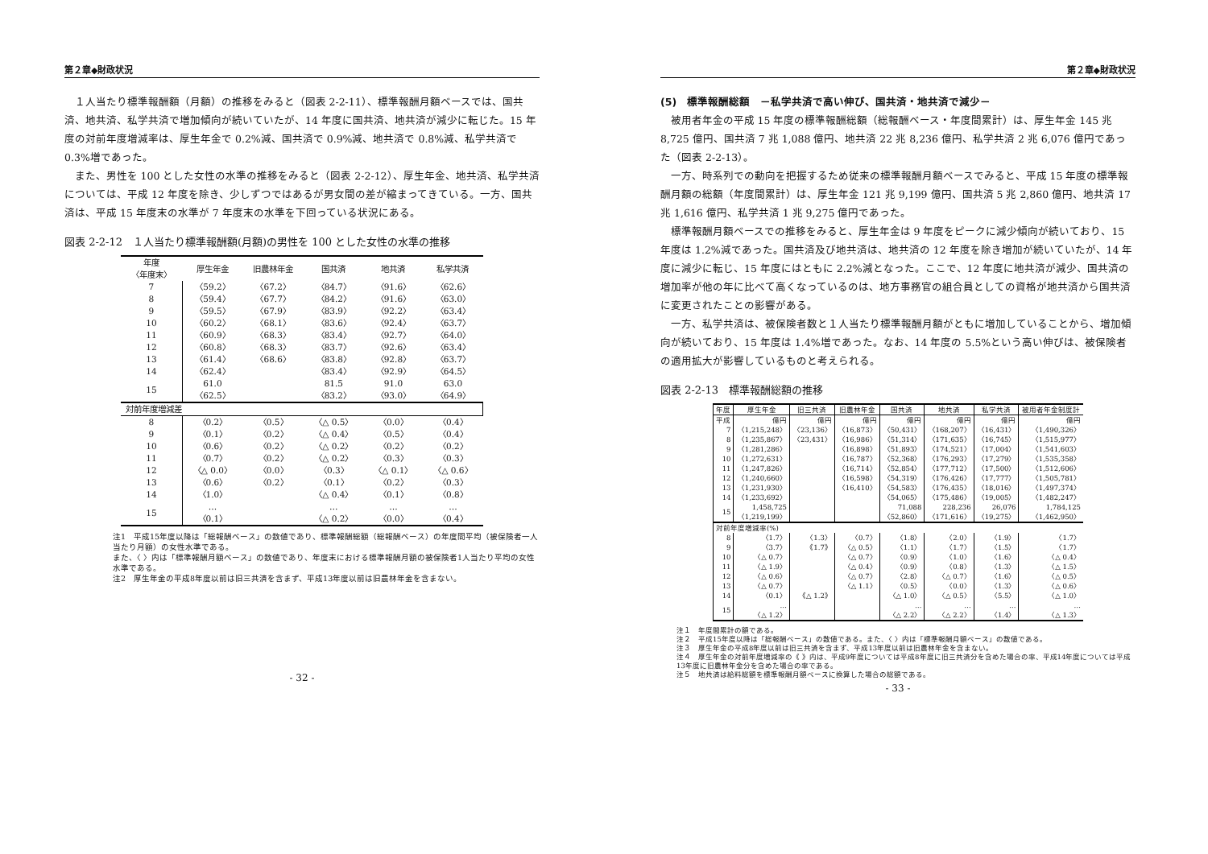第２章◆財政状況
１人当たり標準報酬額（月額）の推移をみると（図表 2-2-11）、標準報酬月額ベースでは、国共済、地共済、私学共済で増加傾向が続いていたが、14 年度に国共済、地共済が減少に転じた。15 年度の対前年度増減率は、厚生年金で 0.2%減、国共済で 0.9%減、地共済で 0.8%減、私学共済で 0.3%増であった。
また、男性を 100 とした女性の水準の推移をみると（図表 2-2-12）、厚生年金、地共済、私学共済については、平成 12 年度を除き、少しずつではあるが男女間の差が縮まってきている。一方、国共済は、平成 15 年度末の水準が 7 年度末の水準を下回っている状況にある。
図表 2-2-12　１人当たり標準報酬額(月額)の男性を 100 とした女性の水準の推移
| 年度 〈年度末〉 | 厚生年金 | 旧農林年金 | 国共済 | 地共済 | 私学共済 |
| --- | --- | --- | --- | --- | --- |
| 7 | 〈59.2〉 | 〈67.2〉 | 〈84.7〉 | 〈91.6〉 | 〈62.6〉 |
| 8 | 〈59.4〉 | 〈67.7〉 | 〈84.2〉 | 〈91.6〉 | 〈63.0〉 |
| 9 | 〈59.5〉 | 〈67.9〉 | 〈83.9〉 | 〈92.2〉 | 〈63.4〉 |
| 10 | 〈60.2〉 | 〈68.1〉 | 〈83.6〉 | 〈92.4〉 | 〈63.7〉 |
| 11 | 〈60.9〉 | 〈68.3〉 | 〈83.4〉 | 〈92.7〉 | 〈64.0〉 |
| 12 | 〈60.8〉 | 〈68.3〉 | 〈83.7〉 | 〈92.6〉 | 〈63.4〉 |
| 13 | 〈61.4〉 | 〈68.6〉 | 〈83.8〉 | 〈92.8〉 | 〈63.7〉 |
| 14 | 〈62.4〉 | | 〈83.4〉 | 〈92.9〉 | 〈64.5〉 |
| 15 | 61.0 〈62.5〉 | | 81.5 〈83.2〉 | 91.0 〈93.0〉 | 63.0 〈64.9〉 |
| 対前年度増減差 | | | | | |
| 8 | 〈0.2〉 | 〈0.5〉 | 〈△ 0.5〉 | 〈0.0〉 | 〈0.4〉 |
| 9 | 〈0.1〉 | 〈0.2〉 | 〈△ 0.4〉 | 〈0.5〉 | 〈0.4〉 |
| 10 | 〈0.6〉 | 〈0.2〉 | 〈△ 0.2〉 | 〈0.2〉 | 〈0.2〉 |
| 11 | 〈0.7〉 | 〈0.2〉 | 〈△ 0.2〉 | 〈0.3〉 | 〈0.3〉 |
| 12 | 〈△ 0.0〉 | 〈0.0〉 | 〈0.3〉 | 〈△ 0.1〉 | 〈△ 0.6〉 |
| 13 | 〈0.6〉 | 〈0.2〉 | 〈0.1〉 | 〈0.2〉 | 〈0.3〉 |
| 14 | 〈1.0〉 | | 〈△ 0.4〉 | 〈0.1〉 | 〈0.8〉 |
| 15 | … 〈0.1〉 | | … 〈△ 0.2〉 | … 〈0.0〉 | … 〈0.4〉 |
注1　平成15年度以降は「総報酬ベース」の数値であり、標準報酬総額（総報酬ベース）の年度間平均（被保険者一人当たり月額）の女性水準である。
また、〈 〉内は「標準報酬月額ベース」の数値であり、年度末における標準報酬月額の被保険者1人当たり平均の女性水準である。
注2　厚生年金の平成8年度以前は旧三共済を含まず、平成13年度以前は旧農林年金を含まない。
- 32 -
第２章◆財政状況
(5)　標準報酬総額　－私学共済で高い伸び、国共済・地共済で減少－
被用者年金の平成 15 年度の標準報酬総額（総報酬ベース・年度間累計）は、厚生年金 145 兆 8,725 億円、国共済 7 兆 1,088 億円、地共済 22 兆 8,236 億円、私学共済 2 兆 6,076 億円であった（図表 2-2-13）。
一方、時系列での動向を把握するため従来の標準報酬月額ベースでみると、平成 15 年度の標準報酬月額の総額（年度間累計）は、厚生年金 121 兆 9,199 億円、国共済 5 兆 2,860 億円、地共済 17 兆 1,616 億円、私学共済 1 兆 9,275 億円であった。
標準報酬月額ベースでの推移をみると、厚生年金は 9 年度をピークに減少傾向が続いており、15 年度は 1.2%減であった。国共済及び地共済は、地共済の 12 年度を除き増加が続いていたが、14 年度に減少に転じ、15 年度にはともに 2.2%減となった。ここで、12 年度に地共済が減少、国共済の増加率が他の年に比べて高くなっているのは、地方事務官の組合員としての資格が地共済から国共済に変更されたことの影響がある。
一方、私学共済は、被保険者数と１人当たり標準報酬月額がともに増加していることから、増加傾向が続いており、15 年度は 1.4%増であった。なお、14 年度の 5.5%という高い伸びは、被保険者の適用拡大が影響しているものと考えられる。
図表 2-2-13　標準報酬総額の推移
| 年度 | 厚生年金 | 旧三共済 | 旧農林年金 | 国共済 | 地共済 | 私学共済 | 被用者年金制度計 |
| --- | --- | --- | --- | --- | --- | --- | --- |
| 平成 | 億円 | 億円 | 億円 | 億円 | 億円 | 億円 | 億円 |
| 7 | 〈1,215,248〉 | 〈23,136〉 | 〈16,873〉 | 〈50,431〉 | 〈168,207〉 | 〈16,431〉 | 〈1,490,326〉 |
| 8 | 〈1,235,867〉 | 〈23,431〉 | 〈16,986〉 | 〈51,314〉 | 〈171,635〉 | 〈16,745〉 | 〈1,515,977〉 |
| 9 | 〈1,281,286〉 | | 〈16,898〉 | 〈51,893〉 | 〈174,521〉 | 〈17,004〉 | 〈1,541,603〉 |
| 10 | 〈1,272,631〉 | | 〈16,787〉 | 〈52,368〉 | 〈176,293〉 | 〈17,279〉 | 〈1,535,358〉 |
| 11 | 〈1,247,826〉 | | 〈16,714〉 | 〈52,854〉 | 〈177,712〉 | 〈17,500〉 | 〈1,512,606〉 |
| 12 | 〈1,240,660〉 | | 〈16,598〉 | 〈54,319〉 | 〈176,426〉 | 〈17,777〉 | 〈1,505,781〉 |
| 13 | 〈1,231,930〉 | | 〈16,410〉 | 〈54,583〉 | 〈176,435〉 | 〈18,016〉 | 〈1,497,374〉 |
| 14 | 〈1,233,692〉 | | | 〈54,065〉 | 〈175,486〉 | 〈19,005〉 | 〈1,482,247〉 |
| 15 | 1,458,725 〈1,219,199〉 | | | 71,088 〈52,860〉 | 228,236 〈171,616〉 | 26,076 〈19,275〉 | 1,784,125 〈1,462,950〉 |
| 対前年度増減率(%) | | | | | | | |
| 8 | 〈1.7〉 | 〈1.3〉 | 〈0.7〉 | 〈1.8〉 | 〈2.0〉 | 〈1.9〉 | 〈1.7〉 |
| 9 | 〈3.7〉 | 《1.7》 | 〈△ 0.5〉 | 〈1.1〉 | 〈1.7〉 | 〈1.5〉 | 〈1.7〉 |
| 10 | 〈△ 0.7〉 | | 〈△ 0.7〉 | 〈0.9〉 | 〈1.0〉 | 〈1.6〉 | 〈△ 0.4〉 |
| 11 | 〈△ 1.9〉 | | 〈△ 0.4〉 | 〈0.9〉 | 〈0.8〉 | 〈1.3〉 | 〈△ 1.5〉 |
| 12 | 〈△ 0.6〉 | | 〈△ 0.7〉 | 〈2.8〉 | 〈△ 0.7〉 | 〈1.6〉 | 〈△ 0.5〉 |
| 13 | 〈△ 0.7〉 | | 〈△ 1.1〉 | 〈0.5〉 | 〈0.0〉 | 〈1.3〉 | 〈△ 0.6〉 |
| 14 | 〈0.1〉 | 《△ 1.2》 | | 〈△ 1.0〉 | 〈△ 0.5〉 | 〈5.5〉 | 〈△ 1.0〉 |
| 15 | … 〈△ 1.2〉 | | | … 〈△ 2.2〉 | … 〈△ 2.2〉 | … 〈1.4〉 | … 〈△ 1.3〉 |
注１　年度間累計の額である。
注２　平成15年度以降は「総報酬ベース」の数値である。また、〈 〉内は「標準報酬月額ベース」の数値である。
注３　厚生年金の平成8年度以前は旧三共済を含まず、平成13年度以前は旧農林年金を含まない。
注４　厚生年金の対前年度増減率の《 》内は、平成9年度については平成8年度に旧三共済分を含めた場合の率、平成14年度については平成13年度に旧農林年金分を含めた場合の率である。
注５　地共済は給料総額を標準報酬月額ベースに換算した場合の総額である。
- 33 -